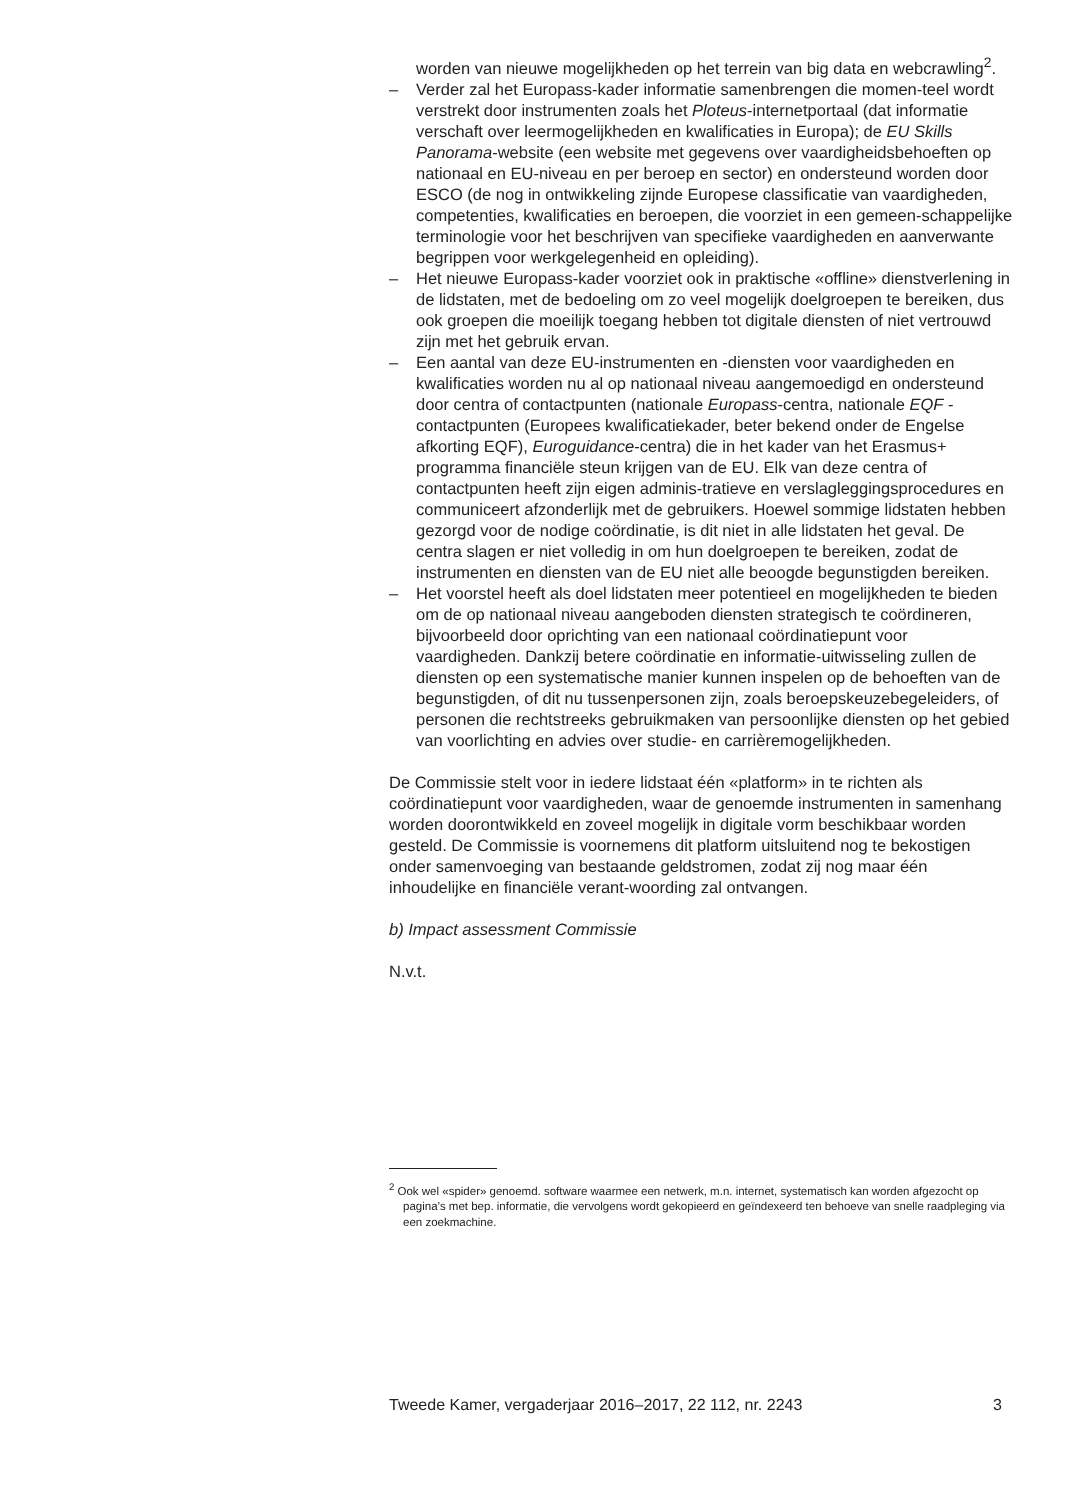worden van nieuwe mogelijkheden op het terrein van big data en webcrawling<sup>2</sup>.
– Verder zal het Europass-kader informatie samenbrengen die momen-teel wordt verstrekt door instrumenten zoals het Ploteus-internetportaal (dat informatie verschaft over leermogelijkheden en kwalificaties in Europa); de EU Skills Panorama-website (een website met gegevens over vaardigheidsbehoeften op nationaal en EU-niveau en per beroep en sector) en ondersteund worden door ESCO (de nog in ontwikkeling zijnde Europese classificatie van vaardigheden, competenties, kwalificaties en beroepen, die voorziet in een gemeen-schappelijke terminologie voor het beschrijven van specifieke vaardigheden en aanverwante begrippen voor werkgelegenheid en opleiding).
– Het nieuwe Europass-kader voorziet ook in praktische «offline» dienstverlening in de lidstaten, met de bedoeling om zo veel mogelijk doelgroepen te bereiken, dus ook groepen die moeilijk toegang hebben tot digitale diensten of niet vertrouwd zijn met het gebruik ervan.
– Een aantal van deze EU-instrumenten en -diensten voor vaardigheden en kwalificaties worden nu al op nationaal niveau aangemoedigd en ondersteund door centra of contactpunten (nationale Europass-centra, nationale EQF -contactpunten (Europees kwalificatiekader, beter bekend onder de Engelse afkorting EQF), Euroguidance-centra) die in het kader van het Erasmus+ programma financiële steun krijgen van de EU. Elk van deze centra of contactpunten heeft zijn eigen adminis-tratieve en verslagleggingsprocedures en communiceert afzonderlijk met de gebruikers. Hoewel sommige lidstaten hebben gezorgd voor de nodige coördinatie, is dit niet in alle lidstaten het geval. De centra slagen er niet volledig in om hun doelgroepen te bereiken, zodat de instrumenten en diensten van de EU niet alle beoogde begunstigden bereiken.
– Het voorstel heeft als doel lidstaten meer potentieel en mogelijkheden te bieden om de op nationaal niveau aangeboden diensten strategisch te coördineren, bijvoorbeeld door oprichting van een nationaal coördinatiepunt voor vaardigheden. Dankzij betere coördinatie en informatie-uitwisseling zullen de diensten op een systematische manier kunnen inspelen op de behoeften van de begunstigden, of dit nu tussenpersonen zijn, zoals beroepskeuzebegeleiders, of personen die rechtstreeks gebruikmaken van persoonlijke diensten op het gebied van voorlichting en advies over studie- en carrièremogelijkheden.
De Commissie stelt voor in iedere lidstaat één «platform» in te richten als coördinatiepunt voor vaardigheden, waar de genoemde instrumenten in samenhang worden doorontwikkeld en zoveel mogelijk in digitale vorm beschikbaar worden gesteld. De Commissie is voornemens dit platform uitsluitend nog te bekostigen onder samenvoeging van bestaande geldstromen, zodat zij nog maar één inhoudelijke en financiële verant-woording zal ontvangen.
b) Impact assessment Commissie
N.v.t.
<sup>2</sup> Ook wel «spider» genoemd. software waarmee een netwerk, m.n. internet, systematisch kan worden afgezocht op pagina’s met bep. informatie, die vervolgens wordt gekopieerd en geïndexeerd ten behoeve van snelle raadpleging via een zoekmachine.
Tweede Kamer, vergaderjaar 2016–2017, 22 112, nr. 2243 3